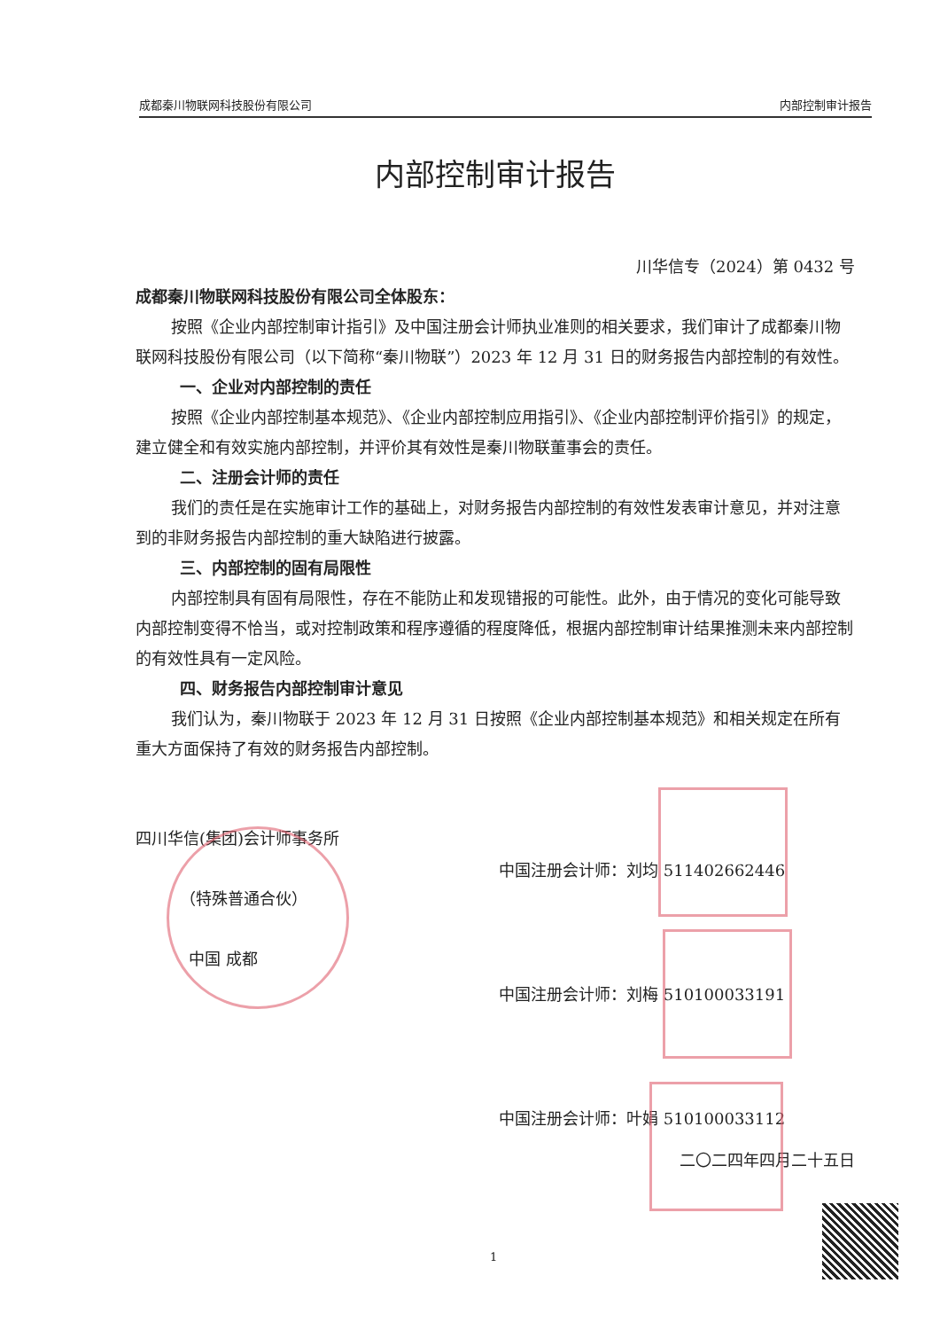成都秦川物联网科技股份有限公司 内部控制审计报告
内部控制审计报告
川华信专（2024）第 0432 号
成都秦川物联网科技股份有限公司全体股东：
按照《企业内部控制审计指引》及中国注册会计师执业准则的相关要求，我们审计了成都秦川物联网科技股份有限公司（以下简称“秦川物联”）2023 年 12 月 31 日的财务报告内部控制的有效性。
一、企业对内部控制的责任
按照《企业内部控制基本规范》、《企业内部控制应用指引》、《企业内部控制评价指引》的规定，建立健全和有效实施内部控制，并评价其有效性是秦川物联董事会的责任。
二、注册会计师的责任
我们的责任是在实施审计工作的基础上，对财务报告内部控制的有效性发表审计意见，并对注意到的非财务报告内部控制的重大缺陷进行披露。
三、内部控制的固有局限性
内部控制具有固有局限性，存在不能防止和发现错报的可能性。此外，由于情况的变化可能导致内部控制变得不恰当，或对控制政策和程序遵循的程度降低，根据内部控制审计结果推测未来内部控制的有效性具有一定风险。
四、财务报告内部控制审计意见
我们认为，秦川物联于 2023 年 12 月 31 日按照《企业内部控制基本规范》和相关规定在所有重大方面保持了有效的财务报告内部控制。
四川华信(集团)会计师事务所
（特殊普通合伙）
中国 成都
中国注册会计师：刘均 511402662446
中国注册会计师：刘梅 510100033191
中国注册会计师：叶娟 510100033112
二〇二四年四月二十五日
1